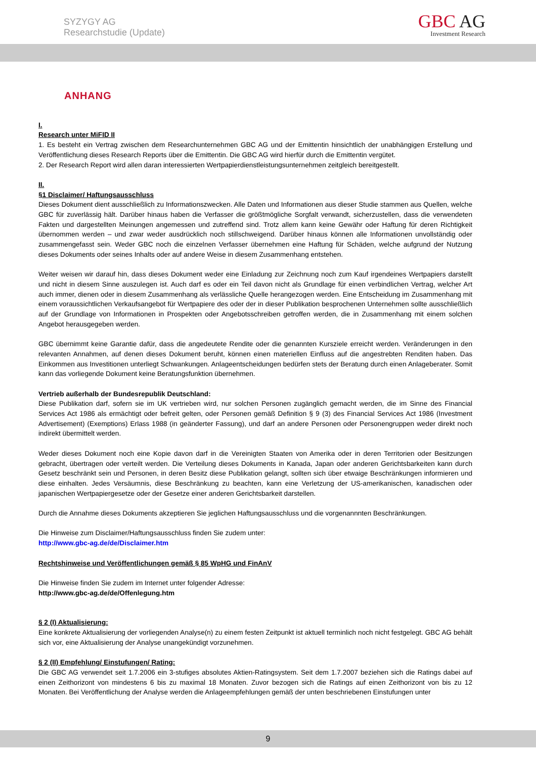SYZYGY AG
Researchstudie (Update)
GBC AG
Investment Research
ANHANG
I.
Research unter MiFID II
1. Es besteht ein Vertrag zwischen dem Researchunternehmen GBC AG und der Emittentin hinsichtlich der unabhängigen Erstellung und Veröffentlichung dieses Research Reports über die Emittentin. Die GBC AG wird hierfür durch die Emittentin vergütet.
2. Der Research Report wird allen daran interessierten Wertpapierdienstleistungsunternehmen zeitgleich bereitgestellt.
II.
§1 Disclaimer/ Haftungsausschluss
Dieses Dokument dient ausschließlich zu Informationszwecken. Alle Daten und Informationen aus dieser Studie stammen aus Quellen, welche GBC für zuverlässig hält. Darüber hinaus haben die Verfasser die größtmögliche Sorgfalt verwandt, sicherzustellen, dass die verwendeten Fakten und dargestellten Meinungen angemessen und zutreffend sind. Trotz allem kann keine Gewähr oder Haftung für deren Richtigkeit übernommen werden – und zwar weder ausdrücklich noch stillschweigend. Darüber hinaus können alle Informationen unvollständig oder zusammengefasst sein. Weder GBC noch die einzelnen Verfasser übernehmen eine Haftung für Schäden, welche aufgrund der Nutzung dieses Dokuments oder seines Inhalts oder auf andere Weise in diesem Zusammenhang entstehen.
Weiter weisen wir darauf hin, dass dieses Dokument weder eine Einladung zur Zeichnung noch zum Kauf irgendeines Wertpapiers darstellt und nicht in diesem Sinne auszulegen ist. Auch darf es oder ein Teil davon nicht als Grundlage für einen verbindlichen Vertrag, welcher Art auch immer, dienen oder in diesem Zusammenhang als verlässliche Quelle herangezogen werden. Eine Entscheidung im Zusammenhang mit einem voraussichtlichen Verkaufsangebot für Wertpapiere des oder der in dieser Publikation besprochenen Unternehmen sollte ausschließlich auf der Grundlage von Informationen in Prospekten oder Angebotsschreiben getroffen werden, die in Zusammenhang mit einem solchen Angebot herausgegeben werden.
GBC übernimmt keine Garantie dafür, dass die angedeutete Rendite oder die genannten Kursziele erreicht werden. Veränderungen in den relevanten Annahmen, auf denen dieses Dokument beruht, können einen materiellen Einfluss auf die angestrebten Renditen haben. Das Einkommen aus Investitionen unterliegt Schwankungen. Anlageentscheidungen bedürfen stets der Beratung durch einen Anlageberater. Somit kann das vorliegende Dokument keine Beratungsfunktion übernehmen.
Vertrieb außerhalb der Bundesrepublik Deutschland:
Diese Publikation darf, sofern sie im UK vertrieben wird, nur solchen Personen zugänglich gemacht werden, die im Sinne des Financial Services Act 1986 als ermächtigt oder befreit gelten, oder Personen gemäß Definition § 9 (3) des Financial Services Act 1986 (Investment Advertisement) (Exemptions) Erlass 1988 (in geänderter Fassung), und darf an andere Personen oder Personengruppen weder direkt noch indirekt übermittelt werden.
Weder dieses Dokument noch eine Kopie davon darf in die Vereinigten Staaten von Amerika oder in deren Territorien oder Besitzungen gebracht, übertragen oder verteilt werden. Die Verteilung dieses Dokuments in Kanada, Japan oder anderen Gerichtsbarkeiten kann durch Gesetz beschränkt sein und Personen, in deren Besitz diese Publikation gelangt, sollten sich über etwaige Beschränkungen informieren und diese einhalten. Jedes Versäumnis, diese Beschränkung zu beachten, kann eine Verletzung der US-amerikanischen, kanadischen oder japanischen Wertpapiergesetze oder der Gesetze einer anderen Gerichtsbarkeit darstellen.
Durch die Annahme dieses Dokuments akzeptieren Sie jeglichen Haftungsausschluss und die vorgenannnten Beschränkungen.
Die Hinweise zum Disclaimer/Haftungsausschluss finden Sie zudem unter:
http://www.gbc-ag.de/de/Disclaimer.htm
Rechtshinweise und Veröffentlichungen gemäß § 85 WpHG und FinAnV
Die Hinweise finden Sie zudem im Internet unter folgender Adresse:
http://www.gbc-ag.de/de/Offenlegung.htm
§ 2 (I) Aktualisierung:
Eine konkrete Aktualisierung der vorliegenden Analyse(n) zu einem festen Zeitpunkt ist aktuell terminlich noch nicht festgelegt. GBC AG behält sich vor, eine Aktualisierung der Analyse unangekündigt vorzunehmen.
§ 2 (II) Empfehlung/ Einstufungen/ Rating:
Die GBC AG verwendet seit 1.7.2006 ein 3-stufiges absolutes Aktien-Ratingsystem. Seit dem 1.7.2007 beziehen sich die Ratings dabei auf einen Zeithorizont von mindestens 6 bis zu maximal 18 Monaten. Zuvor bezogen sich die Ratings auf einen Zeithorizont von bis zu 12 Monaten. Bei Veröffentlichung der Analyse werden die Anlageempfehlungen gemäß der unten beschriebenen Einstufungen unter
9